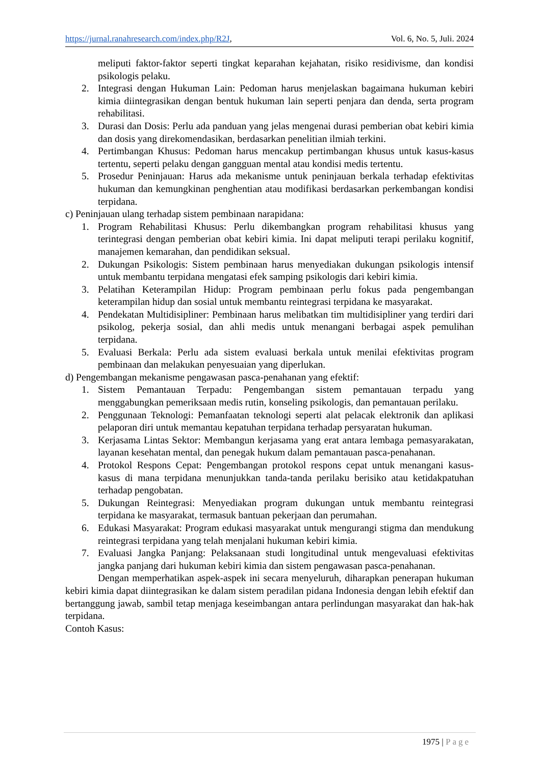https://jurnal.ranahresearch.com/index.php/R2J, Vol. 6, No. 5, Juli. 2024
meliputi faktor-faktor seperti tingkat keparahan kejahatan, risiko residivisme, dan kondisi psikologis pelaku.
2. Integrasi dengan Hukuman Lain: Pedoman harus menjelaskan bagaimana hukuman kebiri kimia diintegrasikan dengan bentuk hukuman lain seperti penjara dan denda, serta program rehabilitasi.
3. Durasi dan Dosis: Perlu ada panduan yang jelas mengenai durasi pemberian obat kebiri kimia dan dosis yang direkomendasikan, berdasarkan penelitian ilmiah terkini.
4. Pertimbangan Khusus: Pedoman harus mencakup pertimbangan khusus untuk kasus-kasus tertentu, seperti pelaku dengan gangguan mental atau kondisi medis tertentu.
5. Prosedur Peninjauan: Harus ada mekanisme untuk peninjauan berkala terhadap efektivitas hukuman dan kemungkinan penghentian atau modifikasi berdasarkan perkembangan kondisi terpidana.
c) Peninjauan ulang terhadap sistem pembinaan narapidana:
1. Program Rehabilitasi Khusus: Perlu dikembangkan program rehabilitasi khusus yang terintegrasi dengan pemberian obat kebiri kimia. Ini dapat meliputi terapi perilaku kognitif, manajemen kemarahan, dan pendidikan seksual.
2. Dukungan Psikologis: Sistem pembinaan harus menyediakan dukungan psikologis intensif untuk membantu terpidana mengatasi efek samping psikologis dari kebiri kimia.
3. Pelatihan Keterampilan Hidup: Program pembinaan perlu fokus pada pengembangan keterampilan hidup dan sosial untuk membantu reintegrasi terpidana ke masyarakat.
4. Pendekatan Multidisipliner: Pembinaan harus melibatkan tim multidisipliner yang terdiri dari psikolog, pekerja sosial, dan ahli medis untuk menangani berbagai aspek pemulihan terpidana.
5. Evaluasi Berkala: Perlu ada sistem evaluasi berkala untuk menilai efektivitas program pembinaan dan melakukan penyesuaian yang diperlukan.
d) Pengembangan mekanisme pengawasan pasca-penahanan yang efektif:
1. Sistem Pemantauan Terpadu: Pengembangan sistem pemantauan terpadu yang menggabungkan pemeriksaan medis rutin, konseling psikologis, dan pemantauan perilaku.
2. Penggunaan Teknologi: Pemanfaatan teknologi seperti alat pelacak elektronik dan aplikasi pelaporan diri untuk memantau kepatuhan terpidana terhadap persyaratan hukuman.
3. Kerjasama Lintas Sektor: Membangun kerjasama yang erat antara lembaga pemasyarakatan, layanan kesehatan mental, dan penegak hukum dalam pemantauan pasca-penahanan.
4. Protokol Respons Cepat: Pengembangan protokol respons cepat untuk menangani kasus-kasus di mana terpidana menunjukkan tanda-tanda perilaku berisiko atau ketidakpatuhan terhadap pengobatan.
5. Dukungan Reintegrasi: Menyediakan program dukungan untuk membantu reintegrasi terpidana ke masyarakat, termasuk bantuan pekerjaan dan perumahan.
6. Edukasi Masyarakat: Program edukasi masyarakat untuk mengurangi stigma dan mendukung reintegrasi terpidana yang telah menjalani hukuman kebiri kimia.
7. Evaluasi Jangka Panjang: Pelaksanaan studi longitudinal untuk mengevaluasi efektivitas jangka panjang dari hukuman kebiri kimia dan sistem pengawasan pasca-penahanan.
Dengan memperhatikan aspek-aspek ini secara menyeluruh, diharapkan penerapan hukuman kebiri kimia dapat diintegrasikan ke dalam sistem peradilan pidana Indonesia dengan lebih efektif dan bertanggung jawab, sambil tetap menjaga keseimbangan antara perlindungan masyarakat dan hak-hak terpidana.
Contoh Kasus:
1975 | Page